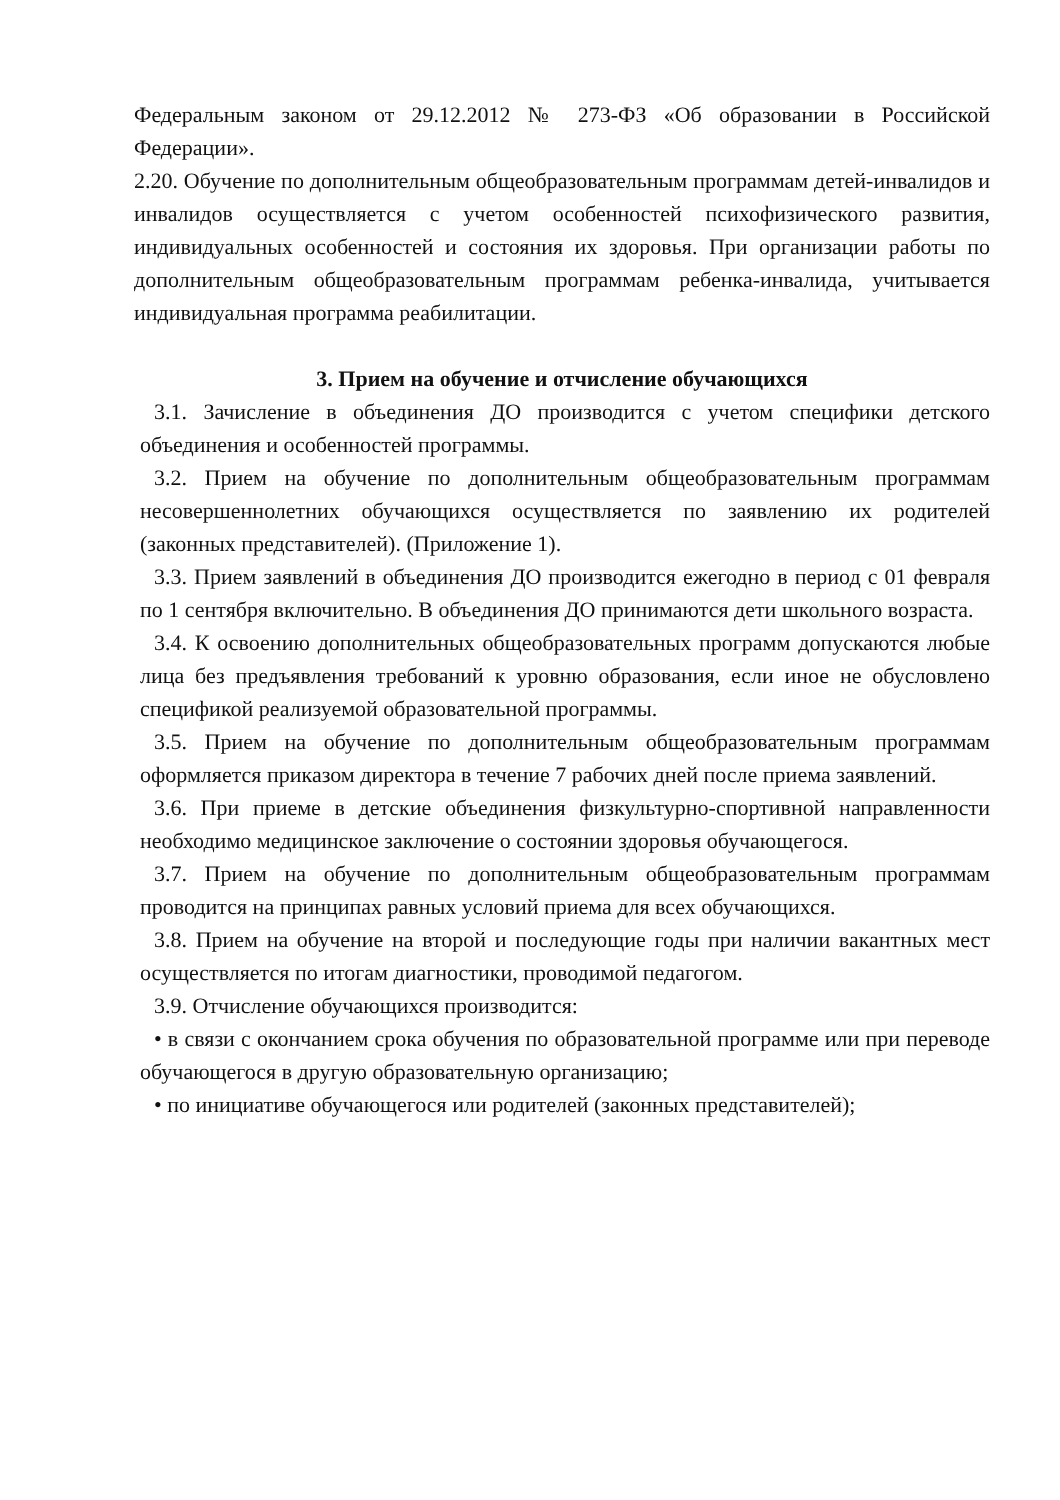Федеральным законом от 29.12.2012 № 273-ФЗ «Об образовании в Российской Федерации».
2.20. Обучение по дополнительным общеобразовательным программам детей-инвалидов и инвалидов осуществляется с учетом особенностей психофизического развития, индивидуальных особенностей и состояния их здоровья. При организации работы по дополнительным общеобразовательным программам ребенка-инвалида, учитывается индивидуальная программа реабилитации.
3. Прием на обучение и отчисление обучающихся
3.1. Зачисление в объединения ДО производится с учетом специфики детского объединения и особенностей программы.
3.2. Прием на обучение по дополнительным общеобразовательным программам несовершеннолетних обучающихся осуществляется по заявлению их родителей (законных представителей). (Приложение 1).
3.3. Прием заявлений в объединения ДО производится ежегодно в период с 01 февраля по 1 сентября включительно. В объединения ДО принимаются дети школьного возраста.
3.4. К освоению дополнительных общеобразовательных программ допускаются любые лица без предъявления требований к уровню образования, если иное не обусловлено спецификой реализуемой образовательной программы.
3.5. Прием на обучение по дополнительным общеобразовательным программам оформляется приказом директора в течение 7 рабочих дней после приема заявлений.
3.6. При приеме в детские объединения физкультурно-спортивной направленности необходимо медицинское заключение о состоянии здоровья обучающегося.
3.7. Прием на обучение по дополнительным общеобразовательным программам проводится на принципах равных условий приема для всех обучающихся.
3.8. Прием на обучение на второй и последующие годы при наличии вакантных мест осуществляется по итогам диагностики, проводимой педагогом.
3.9. Отчисление обучающихся производится:
• в связи с окончанием срока обучения по образовательной программе или при переводе обучающегося в другую образовательную организацию;
• по инициативе обучающегося или родителей (законных представителей);